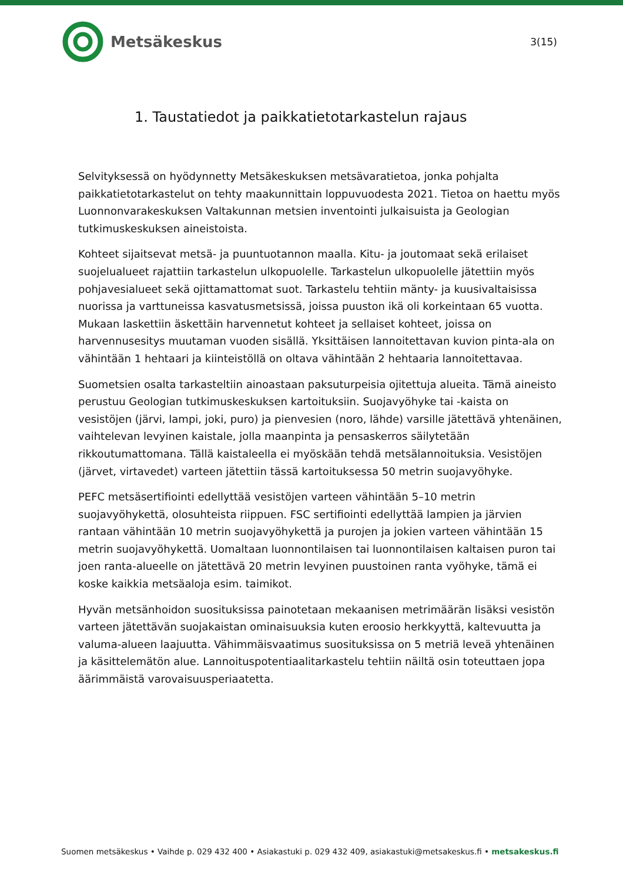Metsäkeskus
3(15)
1. Taustatiedot ja paikkatietotarkastelun rajaus
Selvityksessä on hyödynnetty Metsäkeskuksen metsävaratietoa, jonka pohjalta paikkatietotarkastelut on tehty maakunnittain loppuvuodesta 2021. Tietoa on haettu myös Luonnonvarakeskuksen Valtakunnan metsien inventointi julkaisuista ja Geologian tutkimuskeskuksen aineistoista.
Kohteet sijaitsevat metsä- ja puuntuotannon maalla. Kitu- ja joutomaat sekä erilaiset suojelualueet rajattiin tarkastelun ulkopuolelle. Tarkastelun ulkopuolelle jätettiin myös pohjavesialueet sekä ojittamattomat suot. Tarkastelu tehtiin mänty- ja kuusivaltaisissa nuorissa ja varttuneissa kasvatusmetsissä, joissa puuston ikä oli korkeintaan 65 vuotta. Mukaan laskettiin äskettäin harvennetut kohteet ja sellaiset kohteet, joissa on harvennusesitys muutaman vuoden sisällä. Yksittäisen lannoitettavan kuvion pinta-ala on vähintään 1 hehtaari ja kiinteistöllä on oltava vähintään 2 hehtaaria lannoitettavaa.
Suometsien osalta tarkasteltiin ainoastaan paksuturpeisia ojitettuja alueita. Tämä aineisto perustuu Geologian tutkimuskeskuksen kartoituksiin. Suojavyöhyke tai -kaista on vesistöjen (järvi, lampi, joki, puro) ja pienvesien (noro, lähde) varsille jätettävä yhtenäinen, vaihtelevan levyinen kaistale, jolla maanpinta ja pensaskerros säilytetään rikkoutumattomana. Tällä kaistaleella ei myöskään tehdä metsälannoituksia. Vesistöjen (järvet, virtavedet) varteen jätettiin tässä kartoituksessa 50 metrin suojavyöhyke.
PEFC metsäsertifiointi edellyttää vesistöjen varteen vähintään 5–10 metrin suojavyöhykettä, olosuhteista riippuen. FSC sertifiointi edellyttää lampien ja järvien rantaan vähintään 10 metrin suojavyöhykettä ja purojen ja jokien varteen vähintään 15 metrin suojavyöhykettä. Uomaltaan luonnontilaisen tai luonnontilaisen kaltaisen puron tai joen ranta-alueelle on jätettävä 20 metrin levyinen puustoinen ranta vyöhyke, tämä ei koske kaikkia metsäaloja esim. taimikot.
Hyvän metsänhoidon suosituksissa painotetaan mekaanisen metrimäärän lisäksi vesistön varteen jätettävän suojakaistan ominaisuuksia kuten eroosio herkkyyttä, kaltevuutta ja valuma-alueen laajuutta. Vähimmäisvaatimus suosituksissa on 5 metriä leveä yhtenäinen ja käsittelemätön alue. Lannoituspotentiaalitarkastelu tehtiin näiltä osin toteuttaen jopa äärimmäistä varovaisuusperiaatetta.
Suomen metsäkeskus • Vaihde p. 029 432 400 • Asiakastuki p. 029 432 409, asiakastuki@metsakeskus.fi • metsakeskus.fi